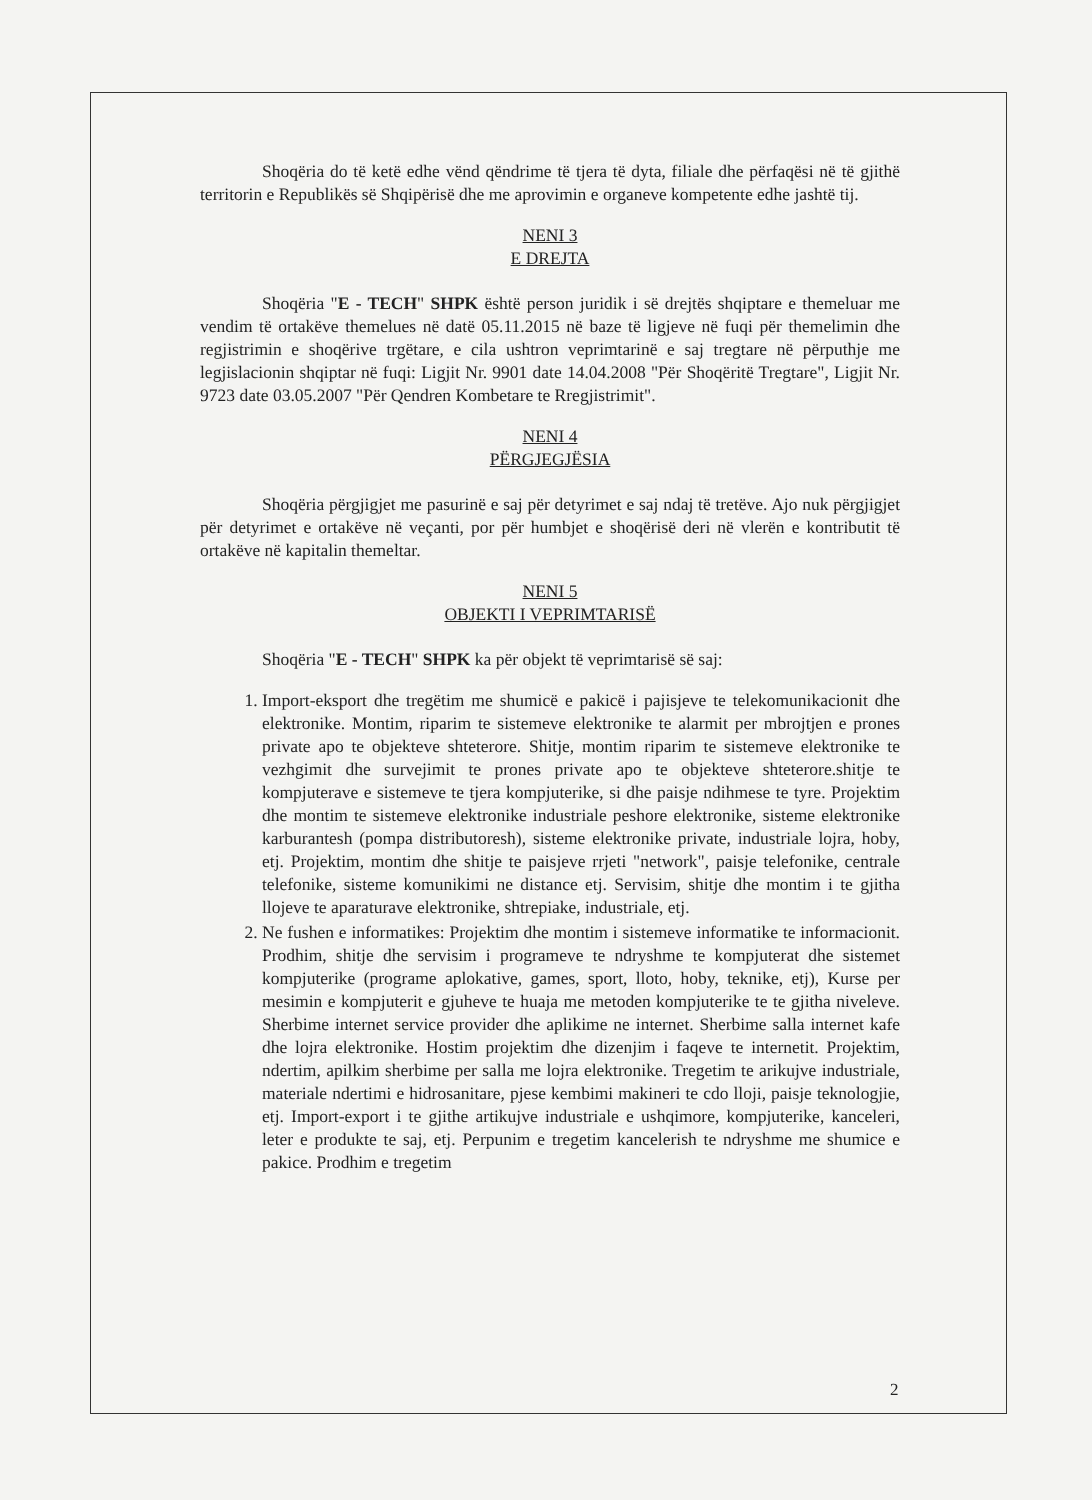Shoqëria do të ketë edhe vënd qëndrime të tjera të dyta, filiale dhe përfaqësi në të gjithë territorin e Republikës së Shqipërisë dhe me aprovimin e organeve kompetente edhe jashtë tij.
NENI 3
E DREJTA
Shoqëria "E - TECH" SHPK është person juridik i së drejtës shqiptare e themeluar me vendim të ortakëve themelues në datë 05.11.2015 në baze të ligjeve në fuqi për themelimin dhe regjistrimin e shoqërive trgëtare, e cila ushtron veprimtarinë e saj tregtare në përputhje me legjislacionin shqiptar në fuqi: Ligjit Nr. 9901 date 14.04.2008 "Për Shoqëritë Tregtare", Ligjit Nr. 9723 date 03.05.2007 "Për Qendren Kombetare te Rregjistrimit".
NENI 4
PËRGJEGJËSIA
Shoqëria përgjigjet me pasurinë e saj për detyrimet e saj ndaj të tretëve. Ajo nuk përgjigjet për detyrimet e ortakëve në veçanti, por për humbjet e shoqërisë deri në vlerën e kontributit të ortakëve në kapitalin themeltar.
NENI 5
OBJEKTI I VEPRIMTARISË
Shoqëria "E - TECH" SHPK ka për objekt të veprimtarisë së saj:
1. Import-eksport dhe tregëtim me shumicë e pakicë i pajisjeve te telekomunikacionit dhe elektronike. Montim, riparim te sistemeve elektronike te alarmit per mbrojtjen e prones private apo te objekteve shteterore. Shitje, montim riparim te sistemeve elektronike te vezhgimit dhe survejimit te prones private apo te objekteve shteterore.shitje te kompjuterave e sistemeve te tjera kompjuterike, si dhe paisje ndihmese te tyre. Projektim dhe montim te sistemeve elektronike industriale peshore elektronike, sisteme elektronike karburantesh (pompa distributoresh), sisteme elektronike private, industriale lojra, hoby, etj. Projektim, montim dhe shitje te paisjeve rrjeti "network", paisje telefonike, centrale telefonike, sisteme komunikimi ne distance etj. Servisim, shitje dhe montim i te gjitha llojeve te aparaturave elektronike, shtrepiake, industriale, etj.
2. Ne fushen e informatikes: Projektim dhe montim i sistemeve informatike te informacionit. Prodhim, shitje dhe servisim i programeve te ndryshme te kompjuterat dhe sistemet kompjuterike (programe aplokative, games, sport, lloto, hoby, teknike, etj), Kurse per mesimin e kompjuterit e gjuheve te huaja me metoden kompjuterike te te gjitha niveleve. Sherbime internet service provider dhe aplikime ne internet. Sherbime salla internet kafe dhe lojra elektronike. Hostim projektim dhe dizenjim i faqeve te internetit. Projektim, ndertim, apilkim sherbime per salla me lojra elektronike. Tregetim te arikujve industriale, materiale ndertimi e hidrosanitare, pjese kembimi makineri te cdo lloji, paisje teknologjie, etj. Import-export i te gjithe artikujve industriale e ushqimore, kompjuterike, kanceleri, leter e produkte te saj, etj. Perpunim e tregetim kancelerish te ndryshme me shumice e pakice. Prodhim e tregetim
2